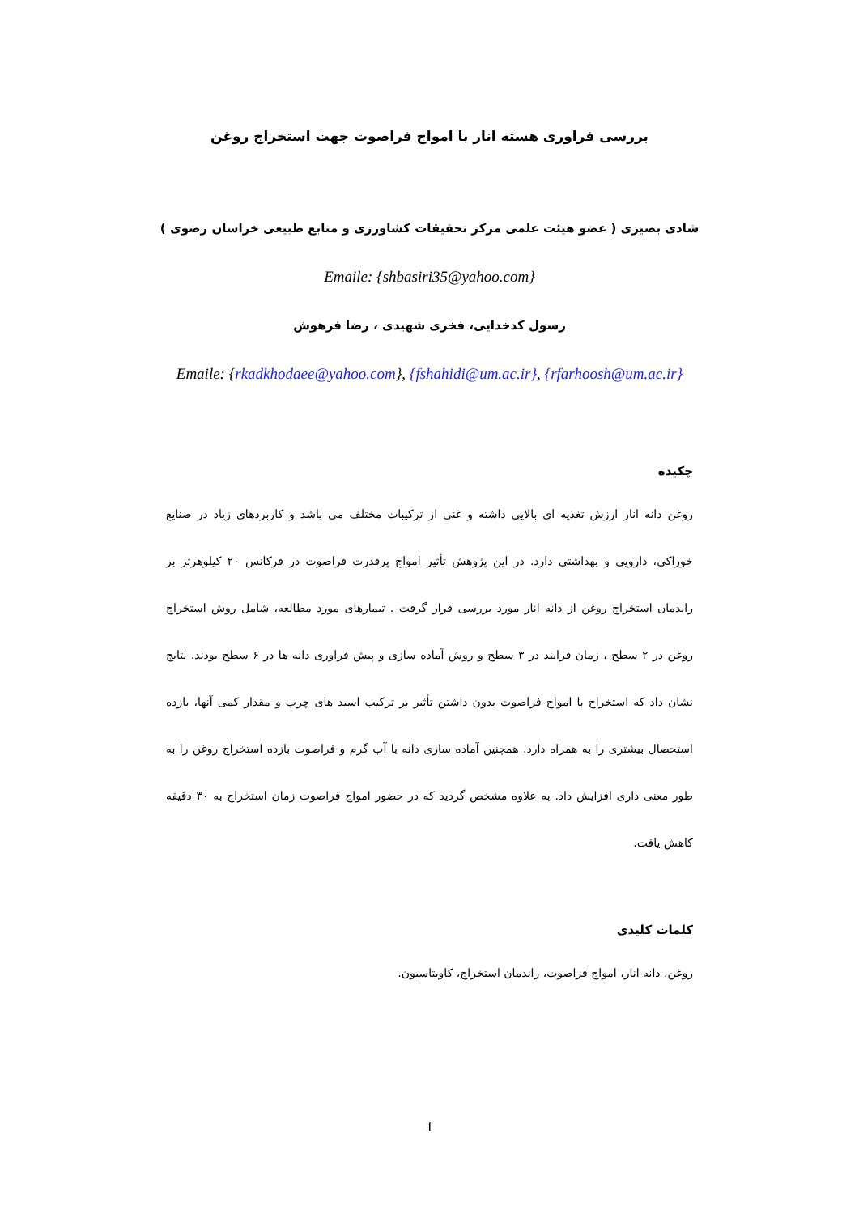بررسی فراوری هسته انار با امواج فراصوت جهت استخراج روغن
شادی بصیری ( عضو هیئت علمی مرکز تحقیقات کشاورزی و منابع طبیعی خراسان رضوی )
Emaile: {shbasiri35@yahoo.com}
رسول کدخدایی، فخری شهیدی ، رضا فرهوش
Emaile: {rkadkhodaee@yahoo.com}, {fshahidi@um.ac.ir}, {rfarhoosh@um.ac.ir}
چکیده
روغن دانه انار ارزش تغذیه ای بالایی داشته و غنی از ترکیبات مختلف می باشد و کاربردهای زیاد در صنایع خوراکی، دارویی و بهداشتی دارد. در این پژوهش تأثیر امواج پرقدرت فراصوت در فرکانس ۲۰ کیلوهرتز بر راندمان استخراج روغن از دانه انار مورد بررسی قرار گرفت . تیمارهای مورد مطالعه، شامل روش استخراج روغن در ۲ سطح ، زمان فرایند در ۳ سطح و روش آماده سازی و پیش فراوری دانه ها در ۶ سطح بودند. نتایج نشان داد که استخراج با امواج فراصوت بدون داشتن تأثیر بر ترکیب اسید های چرب و مقدار کمی آنها، بازده استحصال بیشتری را به همراه دارد. همچنین آماده سازی دانه با آب گرم و فراصوت بازده استخراج روغن را به طور معنی داری افزایش داد. به علاوه مشخص گردید که در حضور امواج فراصوت زمان استخراج به ۳۰ دقیقه کاهش یافت.
کلمات کلیدی
روغن، دانه انار، امواج فراصوت، راندمان استخراج، کاویتاسیون.
1